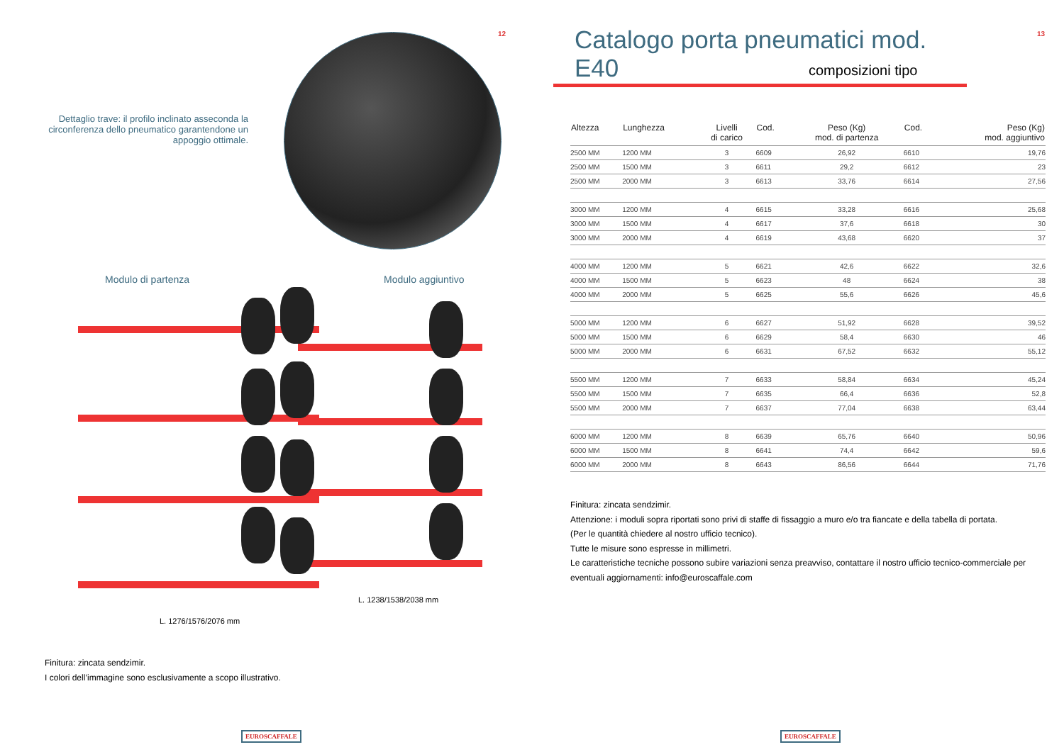12
Dettaglio trave: il profilo inclinato asseconda la circonferenza dello pneumatico garantendone un appoggio ottimale.
Modulo di partenza Modulo aggiuntivo
L. 1276/1576/2076 mm
L. 1238/1538/2038 mm
Finitura: zincata sendzimir.
I colori dell’immagine sono esclusivamente a scopo illustrativo.
EUROSCAFFALE
13
Catalogo porta pneumatici mod. E40
composizioni tipo
| Altezza | Lunghezza | Livelli di carico | Cod. | Peso (Kg) mod. di partenza | Cod. | Peso (Kg) mod. aggiuntivo |
| --- | --- | --- | --- | --- | --- | --- |
| 2500 MM | 1200 MM | 3 | 6609 | 26,92 | 6610 | 19,76 |
| 2500 MM | 1500 MM | 3 | 6611 | 29,2 | 6612 | 23 |
| 2500 MM | 2000 MM | 3 | 6613 | 33,76 | 6614 | 27,56 |
| 3000 MM | 1200 MM | 4 | 6615 | 33,28 | 6616 | 25,68 |
| 3000 MM | 1500 MM | 4 | 6617 | 37,6 | 6618 | 30 |
| 3000 MM | 2000 MM | 4 | 6619 | 43,68 | 6620 | 37 |
| 4000 MM | 1200 MM | 5 | 6621 | 42,6 | 6622 | 32,6 |
| 4000 MM | 1500 MM | 5 | 6623 | 48 | 6624 | 38 |
| 4000 MM | 2000 MM | 5 | 6625 | 55,6 | 6626 | 45,6 |
| 5000 MM | 1200 MM | 6 | 6627 | 51,92 | 6628 | 39,52 |
| 5000 MM | 1500 MM | 6 | 6629 | 58,4 | 6630 | 46 |
| 5000 MM | 2000 MM | 6 | 6631 | 67,52 | 6632 | 55,12 |
| 5500 MM | 1200 MM | 7 | 6633 | 58,84 | 6634 | 45,24 |
| 5500 MM | 1500 MM | 7 | 6635 | 66,4 | 6636 | 52,8 |
| 5500 MM | 2000 MM | 7 | 6637 | 77,04 | 6638 | 63,44 |
| 6000 MM | 1200 MM | 8 | 6639 | 65,76 | 6640 | 50,96 |
| 6000 MM | 1500 MM | 8 | 6641 | 74,4 | 6642 | 59,6 |
| 6000 MM | 2000 MM | 8 | 6643 | 86,56 | 6644 | 71,76 |
Finitura: zincata sendzimir.
Attenzione: i moduli sopra riportati sono privi di staffe di fissaggio a muro e/o tra fiancate e della tabella di portata.
(Per le quantità chiedere al nostro ufficio tecnico).
Tutte le misure sono espresse in millimetri.
Le caratteristiche tecniche possono subire variazioni senza preavviso, contattare il nostro ufficio tecnico-commerciale per eventuali aggiornamenti: info@euroscaffale.com
EUROSCAFFALE